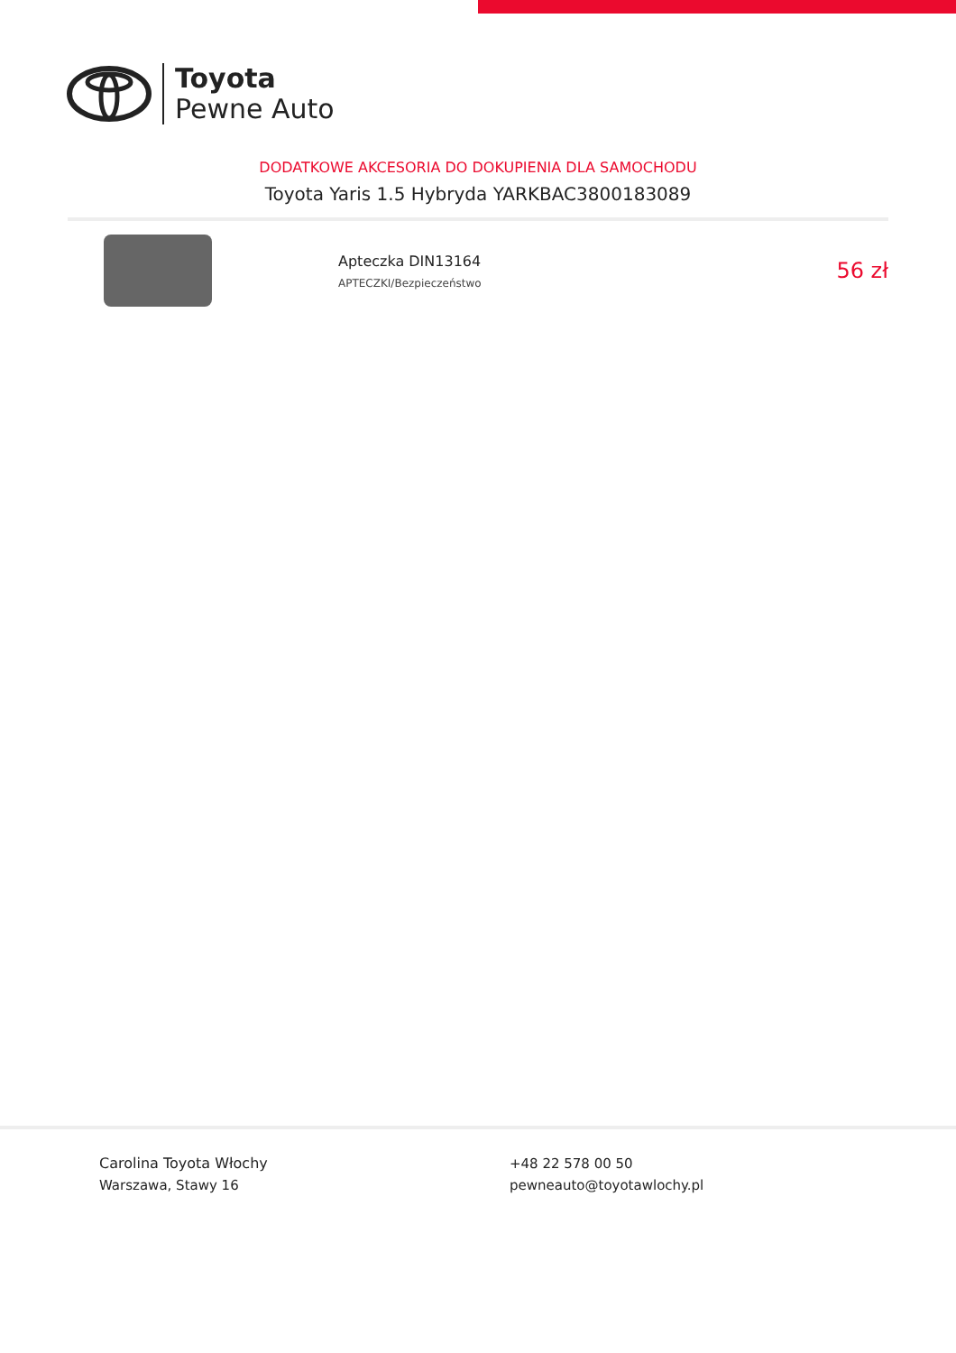Toyota
Pewne Auto
DODATKOWE AKCESORIA DO DOKUPIENIA DLA SAMOCHODU
Toyota Yaris 1.5 Hybryda YARKBAC3800183089
Apteczka DIN13164
APTECZKI/Bezpieczeństwo
56 zł
Carolina Toyota Włochy
Warszawa, Stawy 16
+48 22 578 00 50
pewneauto@toyotawlochy.pl